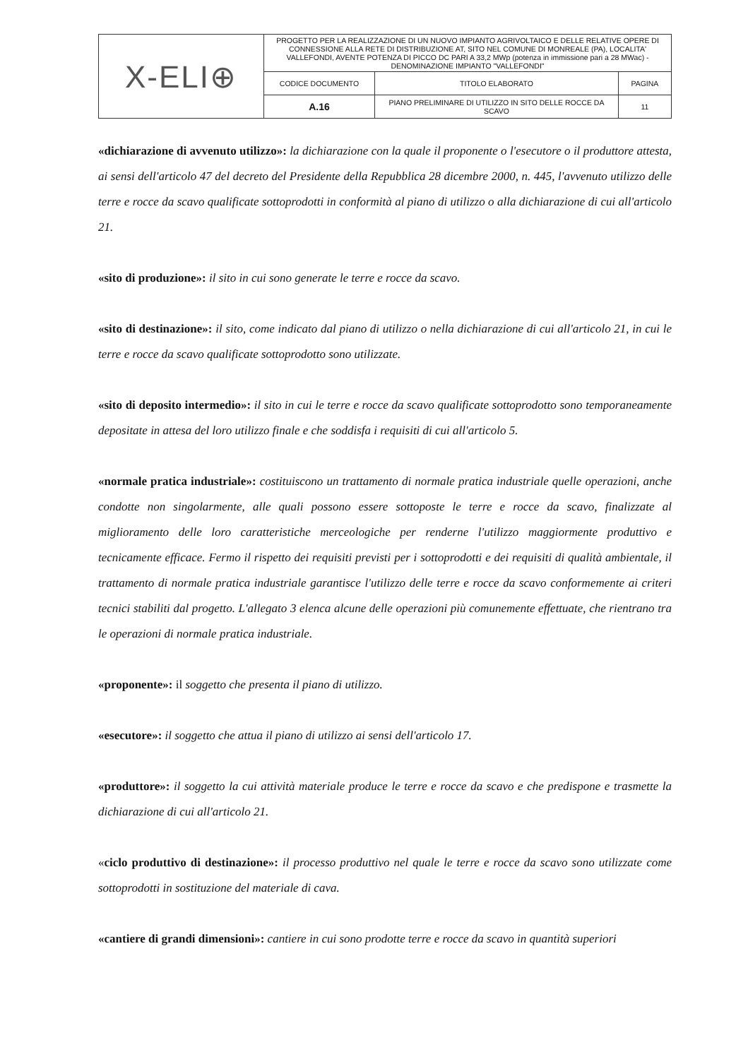| X-ELI⊕ | PROGETTO PER LA REALIZZAZIONE DI UN NUOVO IMPIANTO AGRIVOLTAICO E DELLE RELATIVE OPERE DI CONNESSIONE ALLA RETE DI DISTRIBUZIONE AT, SITO NEL COMUNE DI MONREALE (PA), LOCALITA' VALLEFONDI, AVENTE POTENZA DI PICCO DC PARI A 33,2 MWp (potenza in immissione pari a 28 MWac) - DENOMINAZIONE IMPIANTO "VALLEFONDI" | | |
| | CODICE DOCUMENTO | TITOLO ELABORATO | PAGINA |
| | A.16 | PIANO PRELIMINARE DI UTILIZZO IN SITO DELLE ROCCE DA SCAVO | 11 |
«dichiarazione di avvenuto utilizzo»: la dichiarazione con la quale il proponente o l'esecutore o il produttore attesta, ai sensi dell'articolo 47 del decreto del Presidente della Repubblica 28 dicembre 2000, n. 445, l'avvenuto utilizzo delle terre e rocce da scavo qualificate sottoprodotti in conformità al piano di utilizzo o alla dichiarazione di cui all'articolo 21.
«sito di produzione»: il sito in cui sono generate le terre e rocce da scavo.
«sito di destinazione»: il sito, come indicato dal piano di utilizzo o nella dichiarazione di cui all'articolo 21, in cui le terre e rocce da scavo qualificate sottoprodotto sono utilizzate.
«sito di deposito intermedio»: il sito in cui le terre e rocce da scavo qualificate sottoprodotto sono temporaneamente depositate in attesa del loro utilizzo finale e che soddisfa i requisiti di cui all'articolo 5.
«normale pratica industriale»: costituiscono un trattamento di normale pratica industriale quelle operazioni, anche condotte non singolarmente, alle quali possono essere sottoposte le terre e rocce da scavo, finalizzate al miglioramento delle loro caratteristiche merceologiche per renderne l'utilizzo maggiormente produttivo e tecnicamente efficace. Fermo il rispetto dei requisiti previsti per i sottoprodotti e dei requisiti di qualità ambientale, il trattamento di normale pratica industriale garantisce l'utilizzo delle terre e rocce da scavo conformemente ai criteri tecnici stabiliti dal progetto. L'allegato 3 elenca alcune delle operazioni più comunemente effettuate, che rientrano tra le operazioni di normale pratica industriale.
«proponente»: il soggetto che presenta il piano di utilizzo.
«esecutore»: il soggetto che attua il piano di utilizzo ai sensi dell'articolo 17.
«produttore»: il soggetto la cui attività materiale produce le terre e rocce da scavo e che predispone e trasmette la dichiarazione di cui all'articolo 21.
«ciclo produttivo di destinazione»: il processo produttivo nel quale le terre e rocce da scavo sono utilizzate come sottoprodotti in sostituzione del materiale di cava.
«cantiere di grandi dimensioni»: cantiere in cui sono prodotte terre e rocce da scavo in quantità superiori